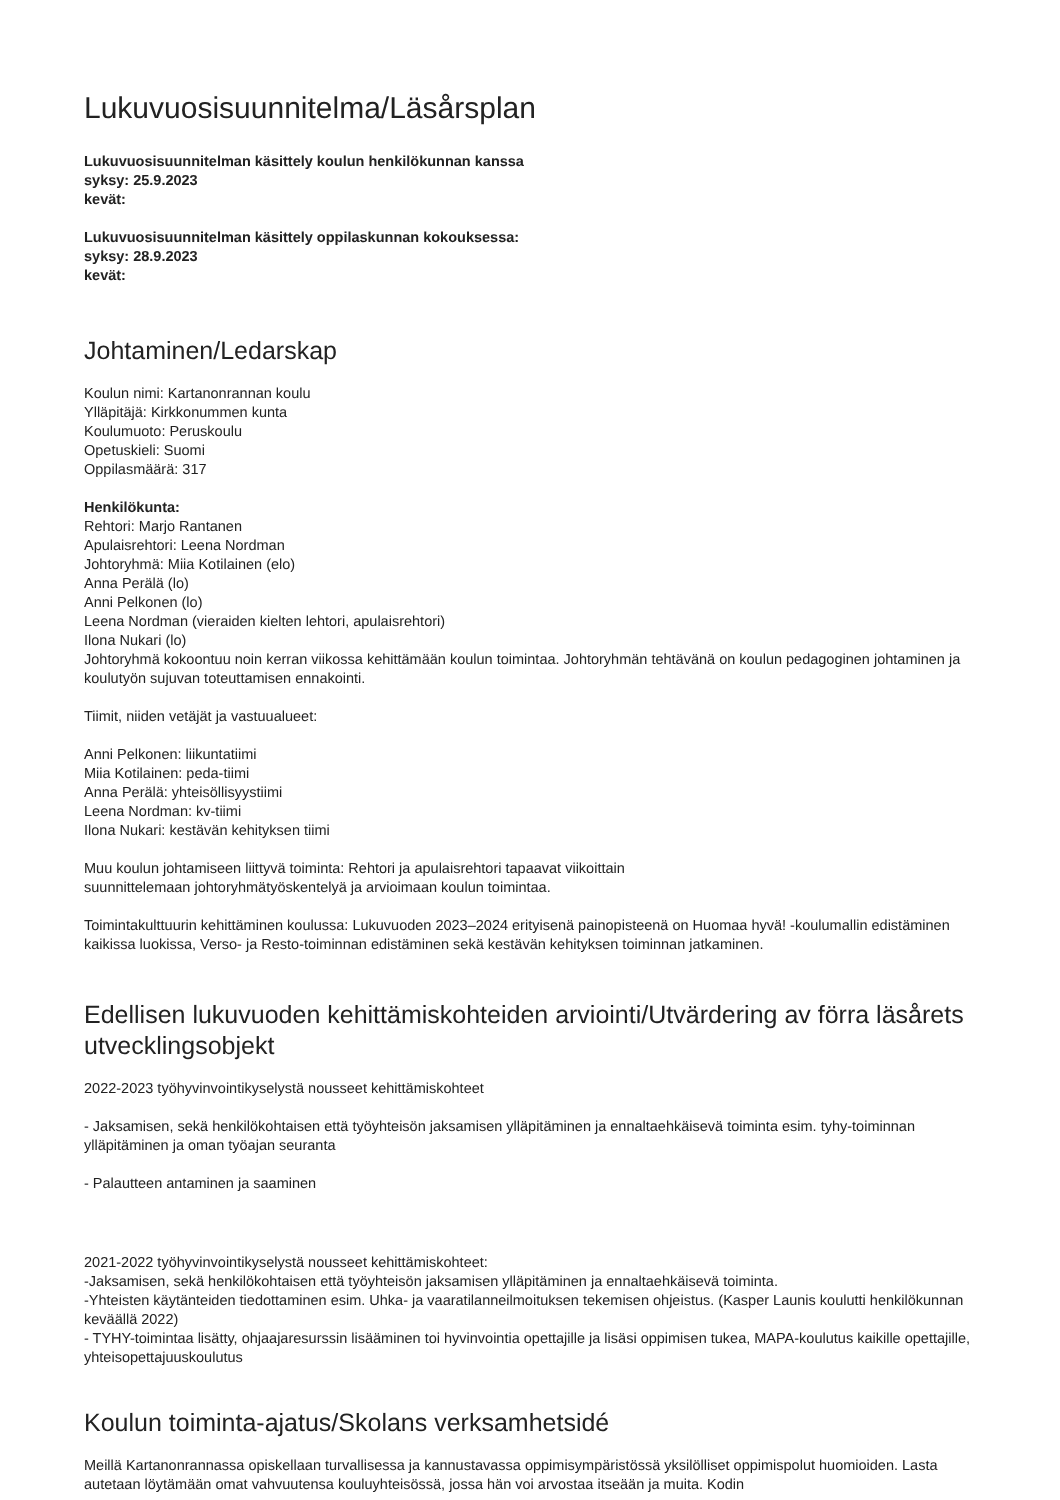Lukuvuosisuunnitelma/Läsårsplan
Lukuvuosisuunnitelman käsittely koulun henkilökunnan kanssa
syksy: 25.9.2023
kevät:
Lukuvuosisuunnitelman käsittely oppilaskunnan kokouksessa:
syksy: 28.9.2023
kevät:
Johtaminen/Ledarskap
Koulun nimi: Kartanonrannan koulu
Ylläpitäjä: Kirkkonummen kunta
Koulumuoto: Peruskoulu
Opetuskieli: Suomi
Oppilasmäärä: 317
Henkilökunta:
Rehtori: Marjo Rantanen
Apulaisrehtori: Leena Nordman
Johtoryhmä: Miia Kotilainen (elo)
Anna Perälä (lo)
Anni Pelkonen (lo)
Leena Nordman (vieraiden kielten lehtori, apulaisrehtori)
Ilona Nukari (lo)
Johtoryhmä kokoontuu noin kerran viikossa kehittämään koulun toimintaa. Johtoryhmän tehtävänä on koulun pedagoginen johtaminen ja koulutyön sujuvan toteuttamisen ennakointi.
Tiimit, niiden vetäjät ja vastuualueet:
Anni Pelkonen: liikuntatiimi
Miia Kotilainen: peda-tiimi
Anna Perälä: yhteisöllisyystiimi
Leena Nordman: kv-tiimi
Ilona Nukari: kestävän kehityksen tiimi
Muu koulun johtamiseen liittyvä toiminta: Rehtori ja apulaisrehtori tapaavat viikoittain
suunnittelemaan johtoryhmätyöskentelyä ja arvioimaan koulun toimintaa.
Toimintakulttuurin kehittäminen koulussa: Lukuvuoden 2023–2024 erityisenä painopisteenä on Huomaa hyvä! -koulumallin edistäminen kaikissa luokissa, Verso- ja Resto-toiminnan edistäminen sekä kestävän kehityksen toiminnan jatkaminen.
Edellisen lukuvuoden kehittämiskohteiden arviointi/Utvärdering av förra läsårets utvecklingsobjekt
2022-2023 työhyvinvointikyselystä nousseet kehittämiskohteet
- Jaksamisen, sekä henkilökohtaisen että työyhteisön jaksamisen ylläpitäminen ja ennaltaehkäisevä toiminta esim. tyhy-toiminnan ylläpitäminen ja oman työajan seuranta
- Palautteen antaminen ja saaminen
2021-2022 työhyvinvointikyselystä nousseet kehittämiskohteet:
-Jaksamisen, sekä henkilökohtaisen että työyhteisön jaksamisen ylläpitäminen ja ennaltaehkäisevä toiminta.
-Yhteisten käytänteiden tiedottaminen esim. Uhka- ja vaaratilanneilmoituksen tekemisen ohjeistus. (Kasper Launis koulutti henkilökunnan keväällä 2022)
- TYHY-toimintaa lisätty, ohjaajaresurssin lisääminen toi hyvinvointia opettajille ja lisäsi oppimisen tukea, MAPA-koulutus kaikille opettajille, yhteisopettajuuskoulutus
Koulun toiminta-ajatus/Skolans verksamhetsidé
Meillä Kartanonrannassa opiskellaan turvallisessa ja kannustavassa oppimisympäristössä yksilölliset oppimispolut huomioiden. Lasta autetaan löytämään omat vahvuutensa kouluyhteisössä, jossa hän voi arvostaa itseään ja muita. Kodin